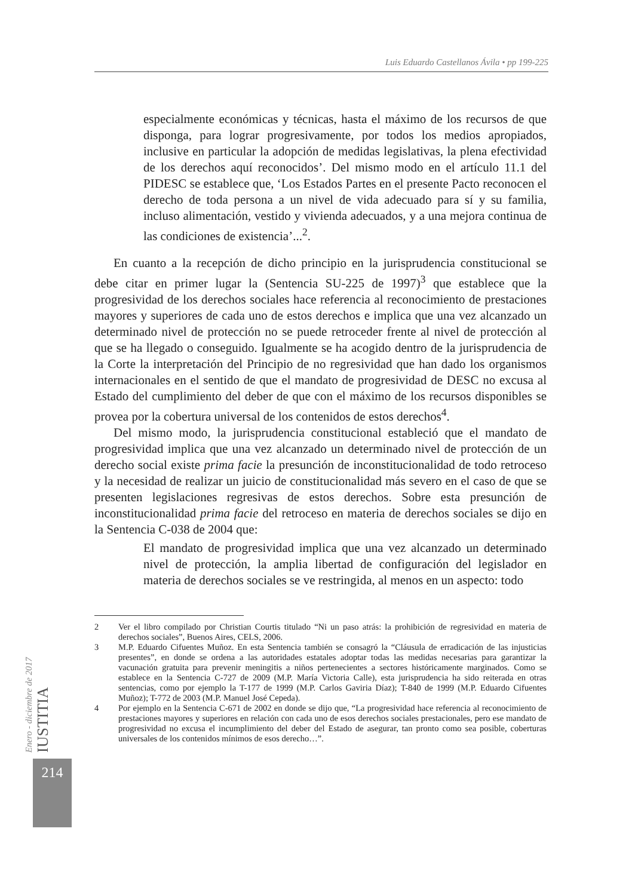Luis Eduardo Castellanos Ávila • pp 199-225
especialmente económicas y técnicas, hasta el máximo de los recursos de que disponga, para lograr progresivamente, por todos los medios apropiados, inclusive en particular la adopción de medidas legislativas, la plena efectividad de los derechos aquí reconocidos’. Del mismo modo en el artículo 11.1 del PIDESC se establece que, ‘Los Estados Partes en el presente Pacto reconocen el derecho de toda persona a un nivel de vida adecuado para sí y su familia, incluso alimentación, vestido y vivienda adecuados, y a una mejora continua de las condiciones de existencia’...<sup>2</sup>.
En cuanto a la recepción de dicho principio en la jurisprudencia constitucional se debe citar en primer lugar la (Sentencia SU-225 de 1997)<sup>3</sup> que establece que la progresividad de los derechos sociales hace referencia al reconocimiento de prestaciones mayores y superiores de cada uno de estos derechos e implica que una vez alcanzado un determinado nivel de protección no se puede retroceder frente al nivel de protección al que se ha llegado o conseguido. Igualmente se ha acogido dentro de la jurisprudencia de la Corte la interpretación del Principio de no regresividad que han dado los organismos internacionales en el sentido de que el mandato de progresividad de DESC no excusa al Estado del cumplimiento del deber de que con el máximo de los recursos disponibles se provea por la cobertura universal de los contenidos de estos derechos<sup>4</sup>.
Del mismo modo, la jurisprudencia constitucional estableció que el mandato de progresividad implica que una vez alcanzado un determinado nivel de protección de un derecho social existe prima facie la presunción de inconstitucionalidad de todo retroceso y la necesidad de realizar un juicio de constitucionalidad más severo en el caso de que se presenten legislaciones regresivas de estos derechos. Sobre esta presunción de inconstitucionalidad prima facie del retroceso en materia de derechos sociales se dijo en la Sentencia C-038 de 2004 que:
El mandato de progresividad implica que una vez alcanzado un determinado nivel de protección, la amplia libertad de configuración del legislador en materia de derechos sociales se ve restringida, al menos en un aspecto: todo
2 Ver el libro compilado por Christian Courtis titulado “Ni un paso atrás: la prohibición de regresividad en materia de derechos sociales”, Buenos Aires, CELS, 2006.
3 M.P. Eduardo Cifuentes Muñoz. En esta Sentencia también se consagró la “Cláusula de erradicación de las injusticias presentes”, en donde se ordena a las autoridades estatales adoptar todas las medidas necesarias para garantizar la vacunación gratuita para prevenir meningitis a niños pertenecientes a sectores históricamente marginados. Como se establece en la Sentencia C-727 de 2009 (M.P. María Victoria Calle), esta jurisprudencia ha sido reiterada en otras sentencias, como por ejemplo la T-177 de 1999 (M.P. Carlos Gaviria Díaz); T-840 de 1999 (M.P. Eduardo Cifuentes Muñoz); T-772 de 2003 (M.P. Manuel José Cepeda).
4 Por ejemplo en la Sentencia C-671 de 2002 en donde se dijo que, “La progresividad hace referencia al reconocimiento de prestaciones mayores y superiores en relación con cada uno de esos derechos sociales prestacionales, pero ese mandato de progresividad no excusa el incumplimiento del deber del Estado de asegurar, tan pronto como sea posible, coberturas universales de los contenidos mínimos de esos derecho…”.
Enero - diciembre de 2017 IUSTITIA
214